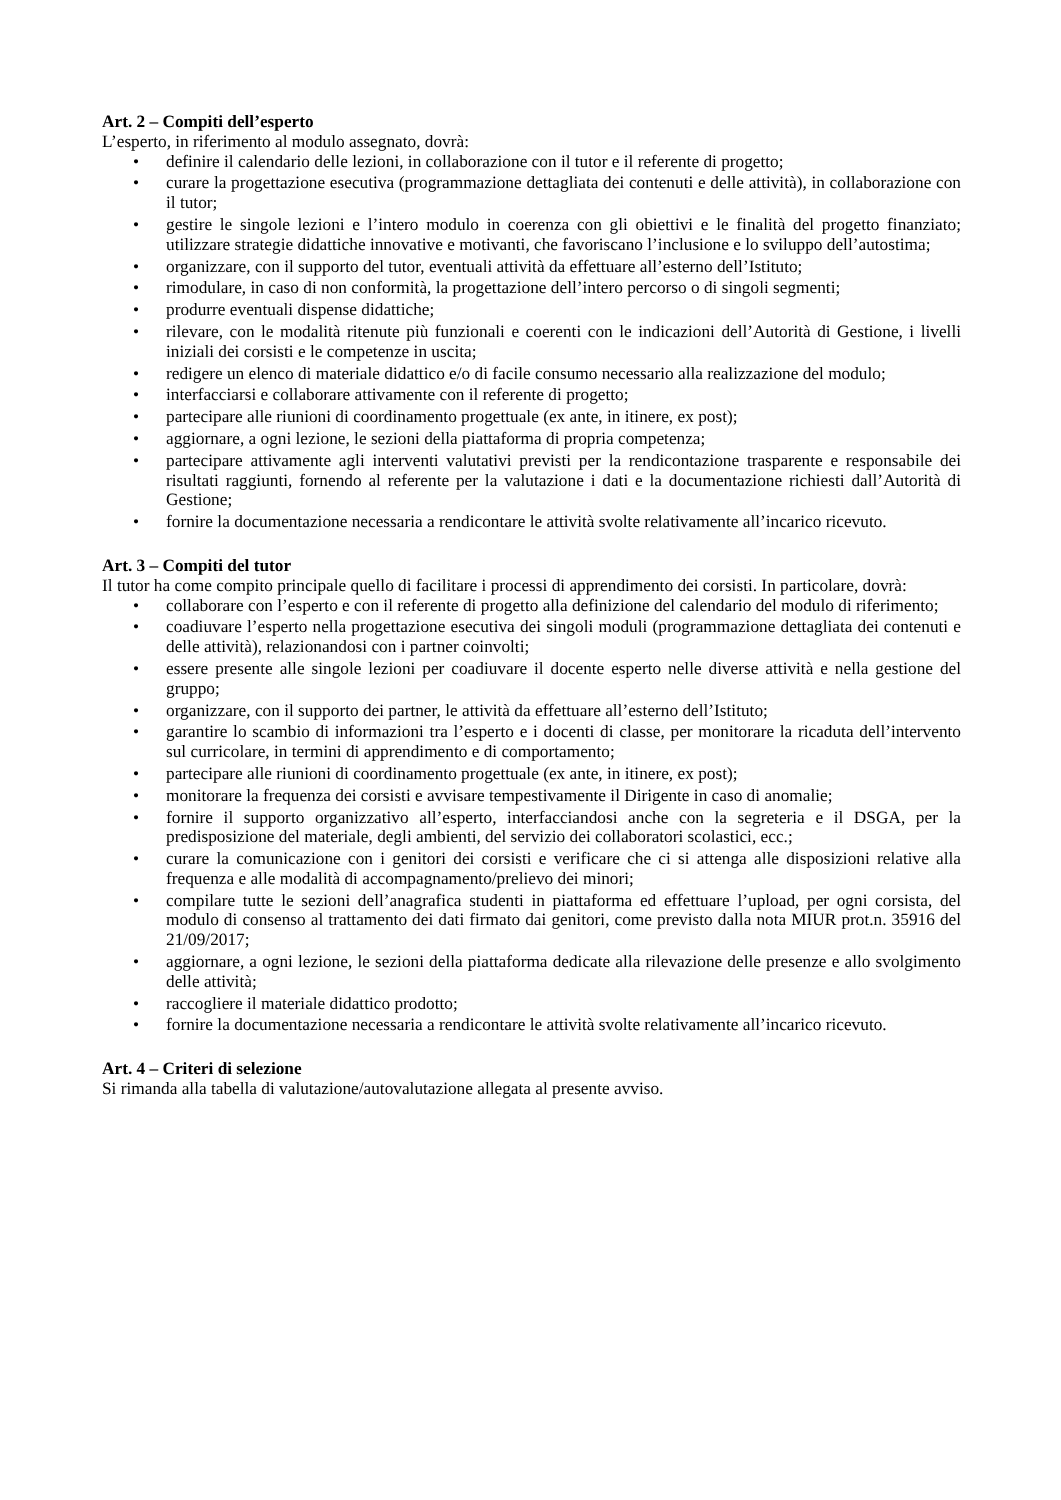Art. 2 – Compiti dell’esperto
L’esperto, in riferimento al modulo assegnato, dovrà:
• definire il calendario delle lezioni, in collaborazione con il tutor e il referente di progetto;
• curare la progettazione esecutiva (programmazione dettagliata dei contenuti e delle attività), in collaborazione con il tutor;
• gestire le singole lezioni e l’intero modulo in coerenza con gli obiettivi e le finalità del progetto finanziato; utilizzare strategie didattiche innovative e motivanti, che favoriscano l’inclusione e lo sviluppo dell’autostima;
• organizzare, con il supporto del tutor, eventuali attività da effettuare all’esterno dell’Istituto;
• rimodulare, in caso di non conformità, la progettazione dell’intero percorso o di singoli segmenti;
• produrre eventuali dispense didattiche;
• rilevare, con le modalità ritenute più funzionali e coerenti con le indicazioni dell’Autorità di Gestione, i livelli iniziali dei corsisti e le competenze in uscita;
• redigere un elenco di materiale didattico e/o di facile consumo necessario alla realizzazione del modulo;
• interfacciarsi e collaborare attivamente con il referente di progetto;
• partecipare alle riunioni di coordinamento progettuale (ex ante, in itinere, ex post);
• aggiornare, a ogni lezione, le sezioni della piattaforma di propria competenza;
• partecipare attivamente agli interventi valutativi previsti per la rendicontazione trasparente e responsabile dei risultati raggiunti, fornendo al referente per la valutazione i dati e la documentazione richiesti dall’Autorità di Gestione;
• fornire la documentazione necessaria a rendicontare le attività svolte relativamente all’incarico ricevuto.
Art. 3 – Compiti del tutor
Il tutor ha come compito principale quello di facilitare i processi di apprendimento dei corsisti. In particolare, dovrà:
• collaborare con l’esperto e con il referente di progetto alla definizione del calendario del modulo di riferimento;
• coadiuvare l’esperto nella progettazione esecutiva dei singoli moduli (programmazione dettagliata dei contenuti e delle attività), relazionandosi con i partner coinvolti;
• essere presente alle singole lezioni per coadiuvare il docente esperto nelle diverse attività e nella gestione del gruppo;
• organizzare, con il supporto dei partner, le attività da effettuare all’esterno dell’Istituto;
• garantire lo scambio di informazioni tra l’esperto e i docenti di classe, per monitorare la ricaduta dell’intervento sul curricolare, in termini di apprendimento e di comportamento;
• partecipare alle riunioni di coordinamento progettuale (ex ante, in itinere, ex post);
• monitorare la frequenza dei corsisti e avvisare tempestivamente il Dirigente in caso di anomalie;
• fornire il supporto organizzativo all’esperto, interfacciandosi anche con la segreteria e il DSGA, per la predisposizione del materiale, degli ambienti, del servizio dei collaboratori scolastici, ecc.;
• curare la comunicazione con i genitori dei corsisti e verificare che ci si attenga alle disposizioni relative alla frequenza e alle modalità di accompagnamento/prelievo dei minori;
• compilare tutte le sezioni dell’anagrafica studenti in piattaforma ed effettuare l’upload, per ogni corsista, del modulo di consenso al trattamento dei dati firmato dai genitori, come previsto dalla nota MIUR prot.n. 35916 del 21/09/2017;
• aggiornare, a ogni lezione, le sezioni della piattaforma dedicate alla rilevazione delle presenze e allo svolgimento delle attività;
• raccogliere il materiale didattico prodotto;
• fornire la documentazione necessaria a rendicontare le attività svolte relativamente all’incarico ricevuto.
Art. 4 – Criteri di selezione
Si rimanda alla tabella di valutazione/autovalutazione allegata al presente avviso.